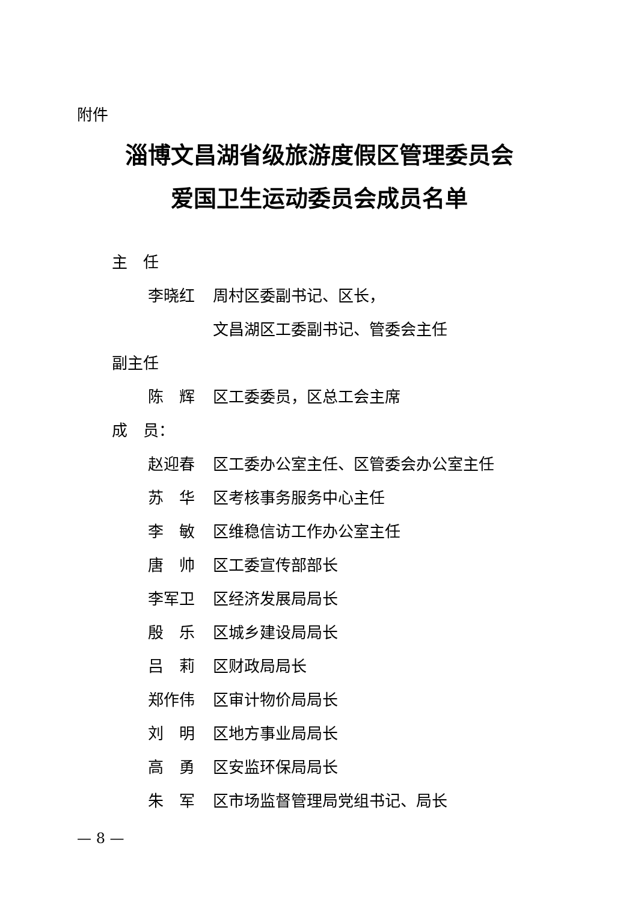附件
淄博文昌湖省级旅游度假区管理委员会
爱国卫生运动委员会成员名单
主　任
李晓红 周村区委副书记、区长，
文昌湖区工委副书记、管委会主任
副主任
陈　辉 区工委委员，区总工会主席
成　员：
赵迎春 区工委办公室主任、区管委会办公室主任
苏　华 区考核事务服务中心主任
李　敏 区维稳信访工作办公室主任
唐　帅 区工委宣传部部长
李军卫 区经济发展局局长
殷　乐 区城乡建设局局长
吕　莉 区财政局局长
郑作伟 区审计物价局局长
刘　明 区地方事业局局长
高　勇 区安监环保局局长
朱　军 区市场监督管理局党组书记、局长
— 8 —